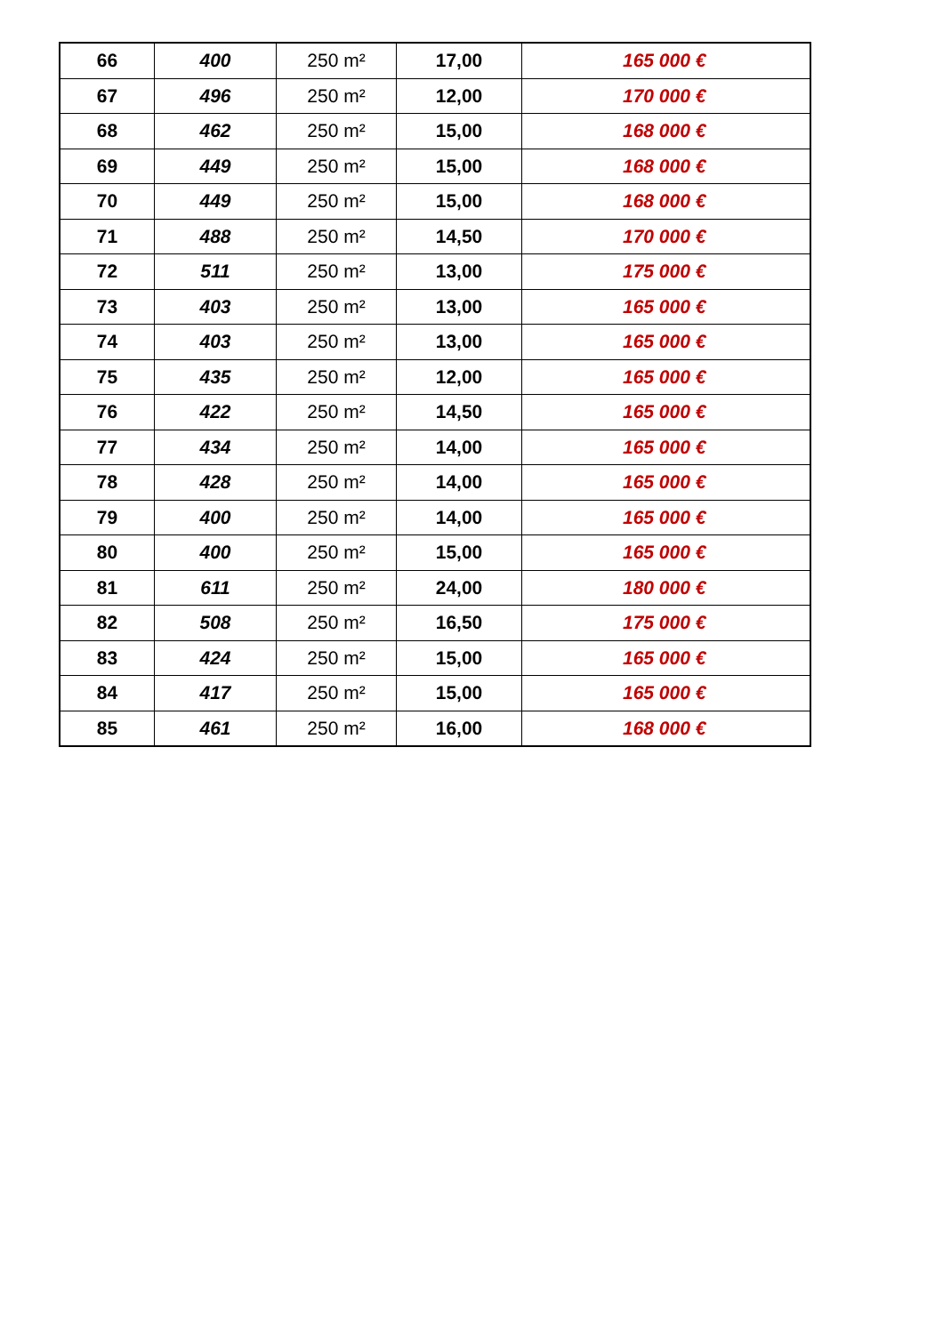| 66 | 400 | 250 m² | 17,00 | 165 000 € |
| 67 | 496 | 250 m² | 12,00 | 170 000 € |
| 68 | 462 | 250 m² | 15,00 | 168 000 € |
| 69 | 449 | 250 m² | 15,00 | 168 000 € |
| 70 | 449 | 250 m² | 15,00 | 168 000 € |
| 71 | 488 | 250 m² | 14,50 | 170 000 € |
| 72 | 511 | 250 m² | 13,00 | 175 000 € |
| 73 | 403 | 250 m² | 13,00 | 165 000 € |
| 74 | 403 | 250 m² | 13,00 | 165 000 € |
| 75 | 435 | 250 m² | 12,00 | 165 000 € |
| 76 | 422 | 250 m² | 14,50 | 165 000 € |
| 77 | 434 | 250 m² | 14,00 | 165 000 € |
| 78 | 428 | 250 m² | 14,00 | 165 000 € |
| 79 | 400 | 250 m² | 14,00 | 165 000 € |
| 80 | 400 | 250 m² | 15,00 | 165 000 € |
| 81 | 611 | 250 m² | 24,00 | 180 000 € |
| 82 | 508 | 250 m² | 16,50 | 175 000 € |
| 83 | 424 | 250 m² | 15,00 | 165 000 € |
| 84 | 417 | 250 m² | 15,00 | 165 000 € |
| 85 | 461 | 250 m² | 16,00 | 168 000 € |